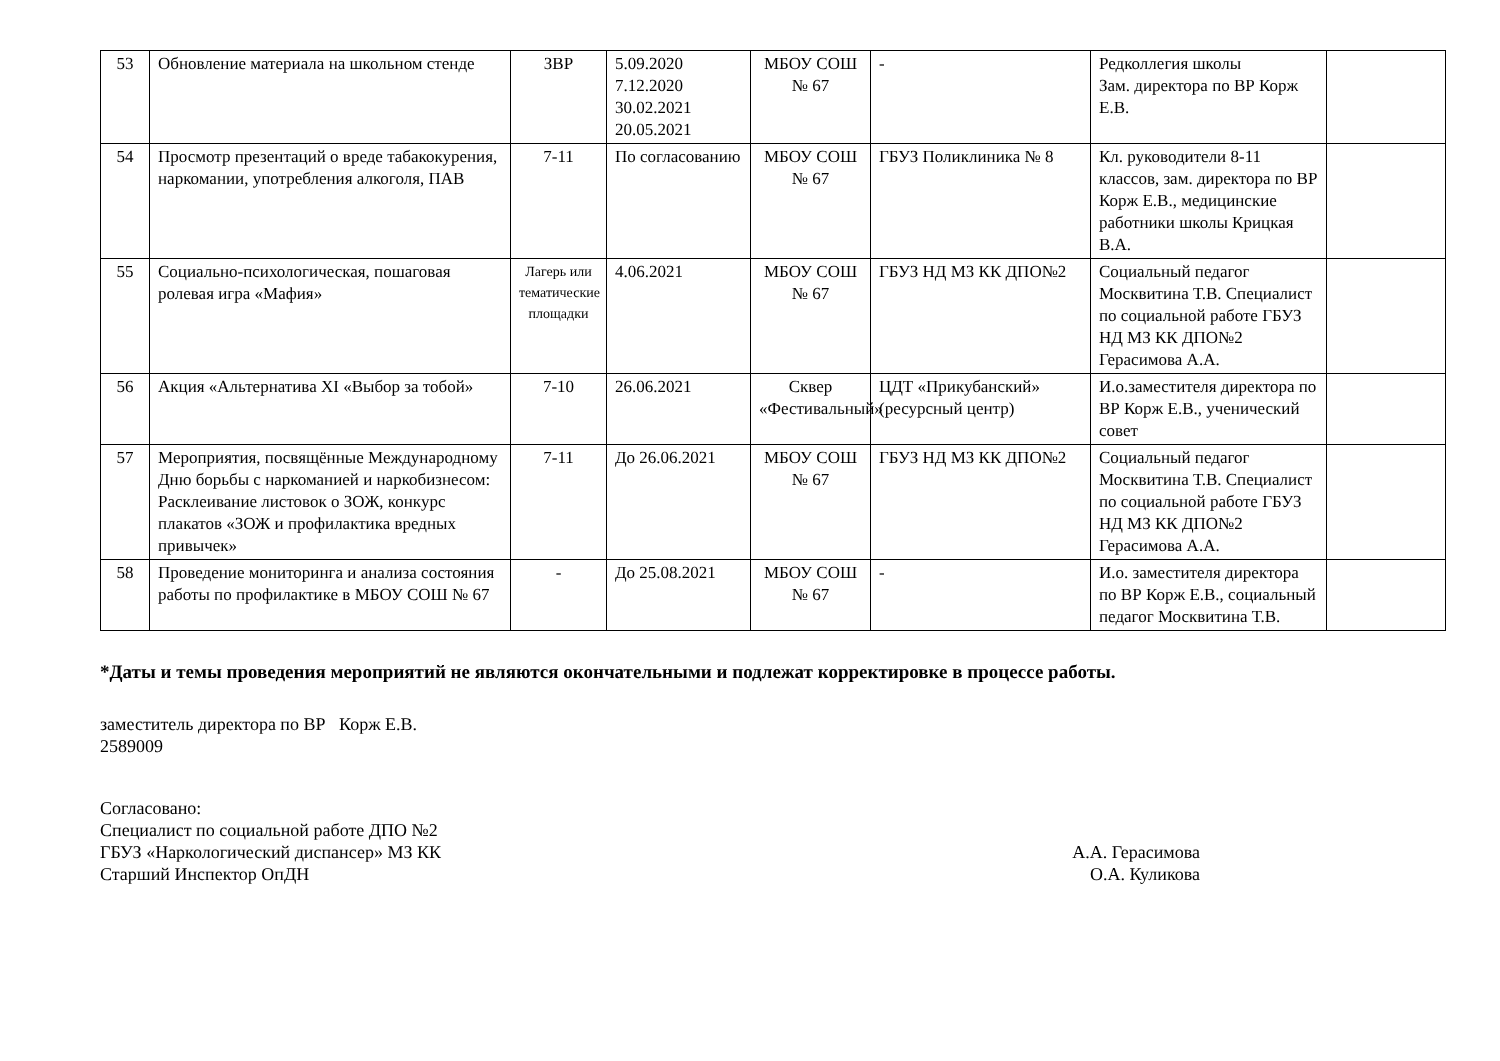| 53 | Обновление материала на школьном стенде | ЗВР | 5.09.2020 7.12.2020 30.02.2021 20.05.2021 | МБОУ СОШ № 67 | - | Редколлегия школы Зам. директора по ВР Корж Е.В. | |
| 54 | Просмотр презентаций о вреде табакокурения, наркомании, употребления алкоголя, ПАВ | 7-11 | По согласованию | МБОУ СОШ № 67 | ГБУЗ Поликлиника № 8 | Кл. руководители 8-11 классов, зам. директора по ВР Корж Е.В., медицинские работники школы Крицкая В.А. | |
| 55 | Социально-психологическая, пошаговая ролевая игра «Мафия» | Лагерь или тематические площадки | 4.06.2021 | МБОУ СОШ № 67 | ГБУЗ НД МЗ КК ДПО№2 | Социальный педагог Москвитина Т.В. Специалист по социальной работе ГБУЗ НД МЗ КК ДПО№2 Герасимова А.А. | |
| 56 | Акция «Альтернатива XI «Выбор за тобой» | 7-10 | 26.06.2021 | Сквер «Фестивальный» | ЦДТ «Прикубанский» (ресурсный центр) | И.о.заместителя директора по ВР Корж Е.В., ученический совет | |
| 57 | Мероприятия, посвящённые Международному Дню борьбы с наркоманией и наркобизнесом: Расклеивание листовок о ЗОЖ, конкурс плакатов «ЗОЖ и профилактика вредных привычек» | 7-11 | До 26.06.2021 | МБОУ СОШ № 67 | ГБУЗ НД МЗ КК ДПО№2 | Социальный педагог Москвитина Т.В. Специалист по социальной работе ГБУЗ НД МЗ КК ДПО№2 Герасимова А.А. | |
| 58 | Проведение мониторинга и анализа состояния работы по профилактике в МБОУ СОШ № 67 | - | До 25.08.2021 | МБОУ СОШ № 67 | - | И.о. заместителя директора по ВР Корж Е.В., социальный педагог Москвитина Т.В. | |
*Даты и темы проведения мероприятий не являются окончательными и подлежат корректировке в процессе работы.
заместитель директора по ВР Корж Е.В.
2589009
Согласовано:
Специалист по социальной работе ДПО №2
ГБУЗ «Наркологический диспансер» МЗ КК
А.А. Герасимова
Старший Инспектор ОпДН О.А. Куликова